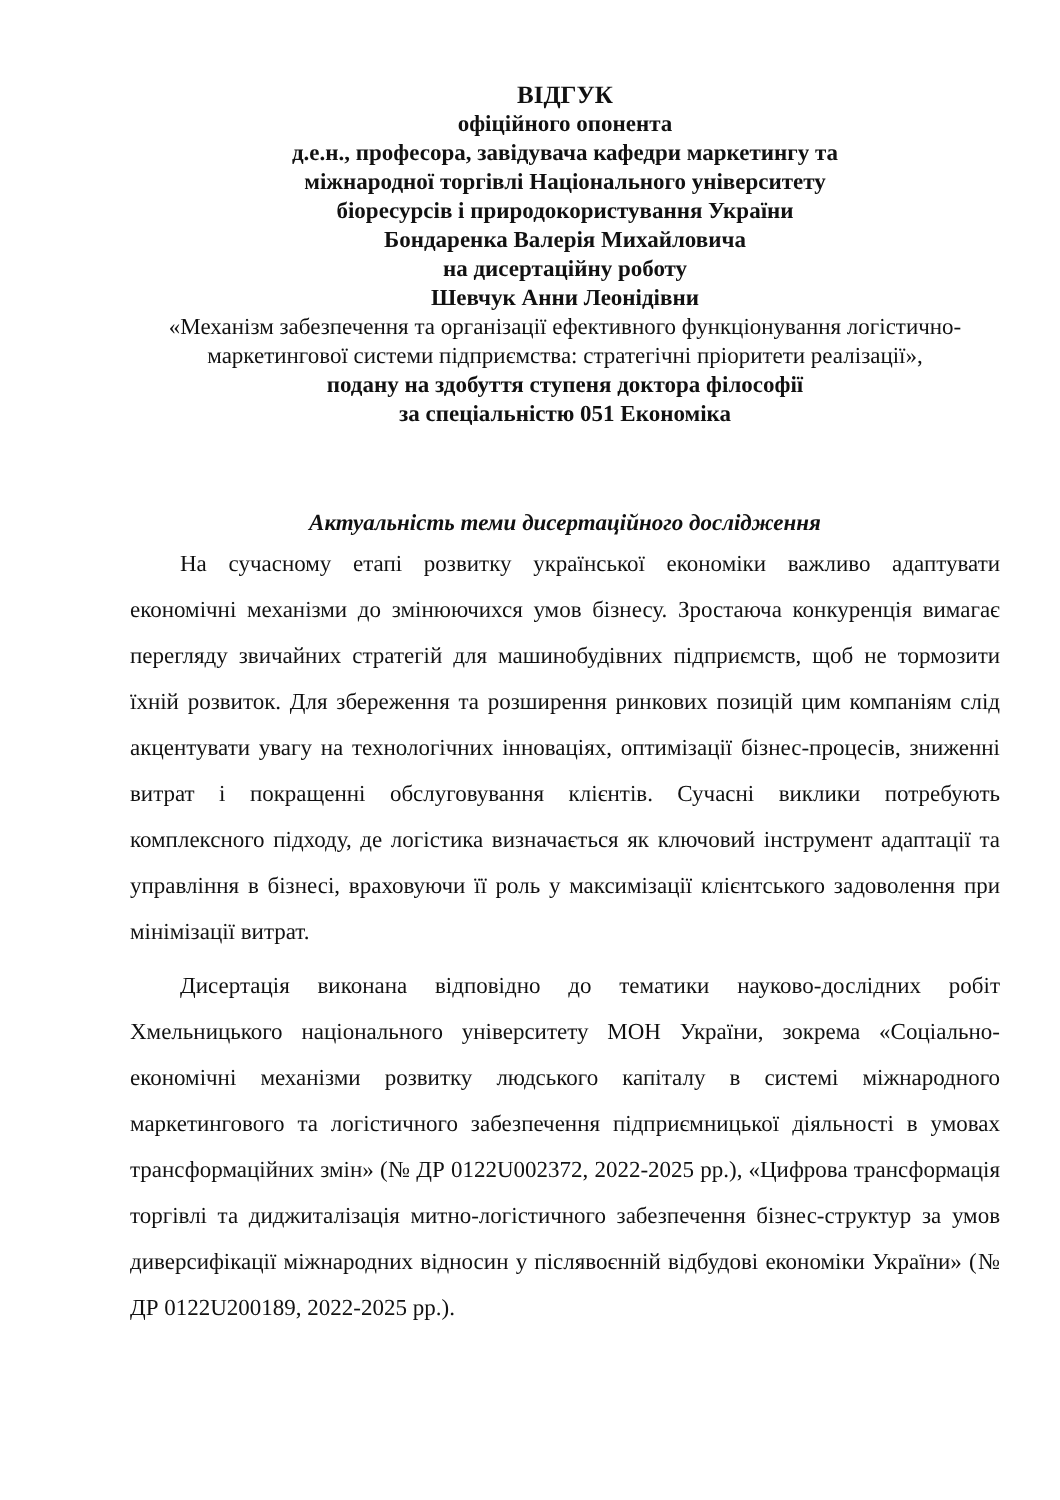ВІДГУК
офіційного опонента
д.е.н., професора, завідувача кафедри маркетингу та
міжнародної торгівлі Національного університету
біоресурсів і природокористування України
Бондаренка Валерія Михайловича
на дисертаційну роботу
Шевчук Анни Леонідівни
«Механізм забезпечення та організації ефективного функціонування логістично-маркетингової системи підприємства: стратегічні пріоритети реалізації»,
подану на здобуття ступеня доктора філософії
за спеціальністю 051 Економіка
Актуальність теми дисертаційного дослідження
На сучасному етапі розвитку української економіки важливо адаптувати економічні механізми до змінюючихся умов бізнесу. Зростаюча конкуренція вимагає перегляду звичайних стратегій для машинобудівних підприємств, щоб не тормозити їхній розвиток. Для збереження та розширення ринкових позицій цим компаніям слід акцентувати увагу на технологічних інноваціях, оптимізації бізнес-процесів, зниженні витрат і покращенні обслуговування клієнтів. Сучасні виклики потребують комплексного підходу, де логістика визначається як ключовий інструмент адаптації та управління в бізнесі, враховуючи її роль у максимізації клієнтського задоволення при мінімізації витрат.
Дисертація виконана відповідно до тематики науково-дослідних робіт Хмельницького національного університету МОН України, зокрема «Соціально-економічні механізми розвитку людського капіталу в системі міжнародного маркетингового та логістичного забезпечення підприємницької діяльності в умовах трансформаційних змін» (№ ДР 0122U002372, 2022-2025 рр.), «Цифрова трансформація торгівлі та диджиталізація митно-логістичного забезпечення бізнес-структур за умов диверсифікації міжнародних відносин у післявоєнній відбудові економіки України» (№ ДР 0122U200189, 2022-2025 рр.).